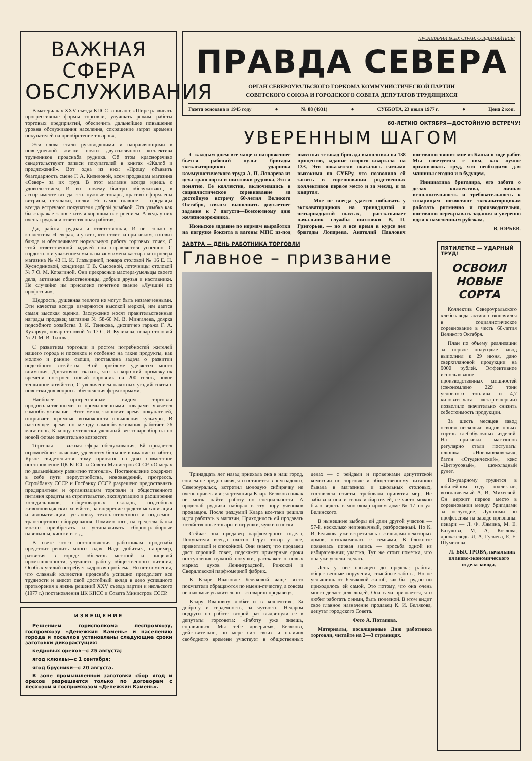ВАЖНАЯ СФЕРА ОБСЛУЖИВАНИЯ
В материалах XXV съезда КПСС записано: «Шире развивать прогрессивные формы торговли, улучшать режим работы торговых предприятий, обеспечить дальнейшее повышение уровня обслуживания населения, сокращение затрат времени покупателей на приобретение товаров».
Эти слова стали руководящими и направляющими в повседневной жизни почти двухтысячного коллектива тружеников продснаба рудника. Об этом красноречиво свидетельствуют записи покупателей в книгах «Жалоб и предложений». Вот одна из них: «Прошу объявить благодарность смене Г. А. Кизиловой, всем продавцам магазина «Север» за их труд. В этот магазин всегда идешь с удовольствием. И вот почему—быстро обслуживают, в ассортименте всегда есть нужные товары, красиво оформлены витрины, стеллажи, полки. Но самое главное — продавцы всегда встречают покупателя доброй улыбкой. Эта улыбка как бы «заражает» посетителя хорошим настроением. А ведь у них очень трудная и ответственная работа».
Да, работа трудная и ответственная. И не только у коллектива «Севера», а у всех, кто стоит за прилавком, готовит блюда и обеспечивает нормальную работу торговых точек. С этой ответственной задачей они справляются успешно. С гордостью и уважением мы называем имена кассира-контролера магазина № 43 Н. И. Глазыриной, повара столовой № 16 Е. Н. Хуснодиновой, кондитера Т. В. Сысоевой, лоточницы столовой № 7 О. М. Корягиной. Они прекрасные мастера-умельцы своего дела, активные общественницы, добрые друзья и наставники. Не случайно им присвоено почетное звание «Лучший по профессии».
Щедрость, душевная теплота не могут быть незамеченными. Эти качества всегда измеряются высокой меркой, им дается самая высокая оценка. Заслуженно носят правительственные награды продавец магазина № 58-60 М. В. Мингалева, доярка подсобного хозяйства З. И. Тенякова, диспетчер гаража Г. А. Кухарчук, повар столовой № 17 С. И. Куликова, повар столовой № 21 М. В. Титова.
С развитием торговли и ростом потребностей жителей нашего города и поселков и особенно на такие продукты, как молоко и ранние овощи, поставлена задача о развитии подсобного хозяйства. Этой проблеме уделяется много внимания. Достаточно сказать, что за короткий промежуток времени построен новый коровник на 200 голов, новое тепличное хозяйство. С увеличением пахотных угодий сняты с повестки дня вопросы обеспечения ферм кормами.
Наиболее прогрессивным видом торговли продовольственными и промышленными товарами является самообслуживание. Этот метод экономит время покупателей, открывает огромные возможности повышения культуры. В настоящее время по методу самообслуживания работает 26 магазинов. К концу пятилетки удельный вес товарооборота по новой форме значительно возрастет.
Торговля — важная сфера обслуживания. Ей придается огромнейшее значение, уделяются большое внимание и забота. Яркое свидетельство тому—принятое на днях совместное постановление ЦК КПСС и Совета Министров СССР «О мерах по дальнейшему развитию торговли». Постановление содержит в себе пути переустройства, нововведений, прогресса. Стройбанку СССР и Госбанку СССР разрешено предоставлять предприятиям и организациям торговли и общественного питания кредиты на строительство, эксплуатацию и расширение холодильников, общетоварных складов, подсобных животноводческих хозяйств, на внедрение средств механизации и автоматизации, установку технологического и подъемно-транспортного оборудования. Помимо того, на средства банка можно приобретать и устанавливать сборно-разборные павильоны, киоски и т. д.
В свете этого постановления работникам продснаба предстоит решить много задач. Надо добиться, например, развития в городе объектов местной и пищевой промышленности, улучшить работу общественного питания. Особых усилий потребует кадровая проблема. Но нет сомнения, что славный коллектив продснаба успешно преодолеет все трудности и внесет свой достойный вклад в дело успешного претворения в жизнь решений XXV съезда партии и июльского (1977 г.) постановления ЦК КПСС и Совета Министров СССР.
ИЗВЕЩЕНИЕ
Решением горисполкома леспромхозу, госпромхозу «Денежкин Камень» и населению города и поселков установлены следующие сроки заготовки дикорастущих:
кедровых орехов—с 25 августа;
ягод клюквы—с 1 сентября;
ягод брусники—с 20 августа.
В зоне промышленной заготовки сбор ягод и орехов разрешается только по договорам с лесхозом и госпромхозом «Денежкин Камень».
ПРОЛЕТАРИИ ВСЕХ СТРАН, СОЕДИНЯЙТЕСЬ!
ПРАВДА СЕВЕРА
ОРГАН СЕВЕРОУРАЛЬСКОГО ГОРКОМА КОММУНИСТИЧЕСКОЙ ПАРТИИ
СОВЕТСКОГО СОЮЗА И ГОРОДСКОГО СОВЕТА ДЕПУТАТОВ ТРУДЯЩИХСЯ
Газета основана в 1945 году ● № 88 (4931) ● СУББОТА, 23 июля 1977 г. ● Цена 2 коп.
60-ЛЕТИЮ ОКТЯБРЯ—ДОСТОЙНУЮ ВСТРЕЧУ!
УВЕРЕННЫМ ШАГОМ
С каждым днем все чаще и напряженнее бьется рабочий пульс бригады экскаваторщиков ударника коммунистического труда А. П. Лопарева из цеха транспорта и шихтовки рудника. Это и понятно. Ее коллектив, включившись в социалистическое соревнование за достойную встречу 60-летия Великого Октября, взялся выполнить двухлетнее задание к 7 августа—Всесоюзному дню железнодорожника.
Июньское задание по нормам выработки на погрузке боксита в вагоны МПС из-под шахтных эстакад бригада выполнила на 138 процентов, задание второго квартала—на 133. Эти показатели оказались самыми высокими по СУБРу, что позволило ей занять в соревновании родственных коллективов первое место и за месяц, и за квартал.
— Мне не всегда удается побывать у экскаваторщиков на тринадцатой и четырнадцатой шахтах,— рассказывает начальник службы шихтовки В. П. Григорьев, — но я все время в курсе дел бригады Лопарева. Анатолий Павлович постоянно звонит мне из Кальи о ходе работ. Мы советуемся с ним, как лучше организовать труд, что необходимо для машины сегодня и в будущем.
Инициатива бригадира, его забота о делах коллектива, личная исполнительность и требовательность к товарищам позволяют экскаваторщикам работать ритмично и производительно, постоянно перекрывать задания и уверенно идти к намеченным рубежам.
В. ЮРЬЕВ.
ЗАВТРА — ДЕНЬ РАБОТНИКА ТОРГОВЛИ
Главное – призвание
Тринадцать лет назад приехала она в наш город, совсем не предполагая, что останется в нем надолго. Североуральск, встретил молодую сибирячку не очень приветливо: чертежница Клара Белякова никак не могла найти работу по специальности. А продснаб рудника набирал в эту пору учеников продавцов. После раздумий Клара все-таки решила идти работать в магазин. Приходилось ей продавать хозяйственные товары и игрушки, чулки и носки.
Сейчас она продавец парфюмерного отдела. Покупатели всегда охотно берут товар у нее, приветливой и спокойной. Они знают, что продавец даст хороший совет, подскажет примерные сроки поступления нужной покупки, расскажет о новых марках духов Ленинградской, Рижской и Свердловской парфюмерной фабрик.
К Кларе Ивановне Беляковой чаще всего покупатели обращаются по имени-отчеству, а совсем незнакомые уважительно—«товарищ продавец».
Клару Ивановну любят и в коллективе. За доброту и сердечность, за чуткость. Недаром подруги по работе второй раз выдвинули ее в депутаты горсовета: «Работу уже знаешь, справишься. Мы тебе доверяем». Белякова, действительно, по мере сил своих и наличия свободного времени участвует в общественных делах — с рейдами и проверками депутатской комиссии по торговле и общественному питанию бывала в магазинах и школьных столовых, составляла отчеты, требовала принятия мер. Не забывала она и своих избирателей, ее часто можно было видеть в многоквартирном доме № 17 по ул. Белинского.
В нынешние выборы ей дали другой участок — 57-й, несколько непривычный, разбросанный. Но К. И. Белякова уже встретилась с жильцами некоторых домов, познакомилась с семьями. В блокноте появилась первая запись — просьба одной из избирательниц участка. Тут же стоит пометка, что она уже успела сделать.
День у нее насыщен до предела: работа, общественные поручения, семейные заботы. Но не услышишь от Беляковой жалоб, как бы трудно ни приходилось ей самой. Это потому, что она очень много делает для людей. Она сама признается, что любит работать с ними, быть полезной. В этом видит свое главное назначение продавец К. И. Белякова, депутат городского Совета.
Фото А. Потапова.
Материалы, посвященные Дню работника торговли, читайте на 2—3 страницах.
ПЯТИЛЕТКЕ — УДАРНЫЙ ТРУД!
ОСВОИЛ НОВЫЕ СОРТА
Коллектив Североуральского хлебозавода активно включился в социалистическое соревнование в честь 60-летия Великого Октября.
План по объему реализации за первое полугодие завод выполнил к 29 июня, дано сверхплановой продукции на 9000 рублей. Эффективное использование производственных мощностей (сэкономлено 229 тонн условного топлива и 4,7 киловатт-часа электроэнергии) позволило значительно снизить себестоимость продукции.
За шесть месяцев завод освоил несколько видов новых сортов хлебобулочных изделий. На прилавки магазинов регулярно стали поступать: плюшка «Новомосковская», батон «Студенческий», кекс «Цитрусовый», шоколадный рулет.
По-ударному трудится в юбилейном году коллектив, возглавляемый А. И. Михеевой. Он держит первое место в соревновании между бригадами за полугодие. Лучшими по профессиям на заводе признаны: пекари — Л. Ф. Лямина, М. Е. Батулова, М. А. Козлова, дрожжеводы Л. А. Гуляева, Е. Е. Шумилова.
Л. БЫСТРОВА, начальник планово-экономического отдела завода.